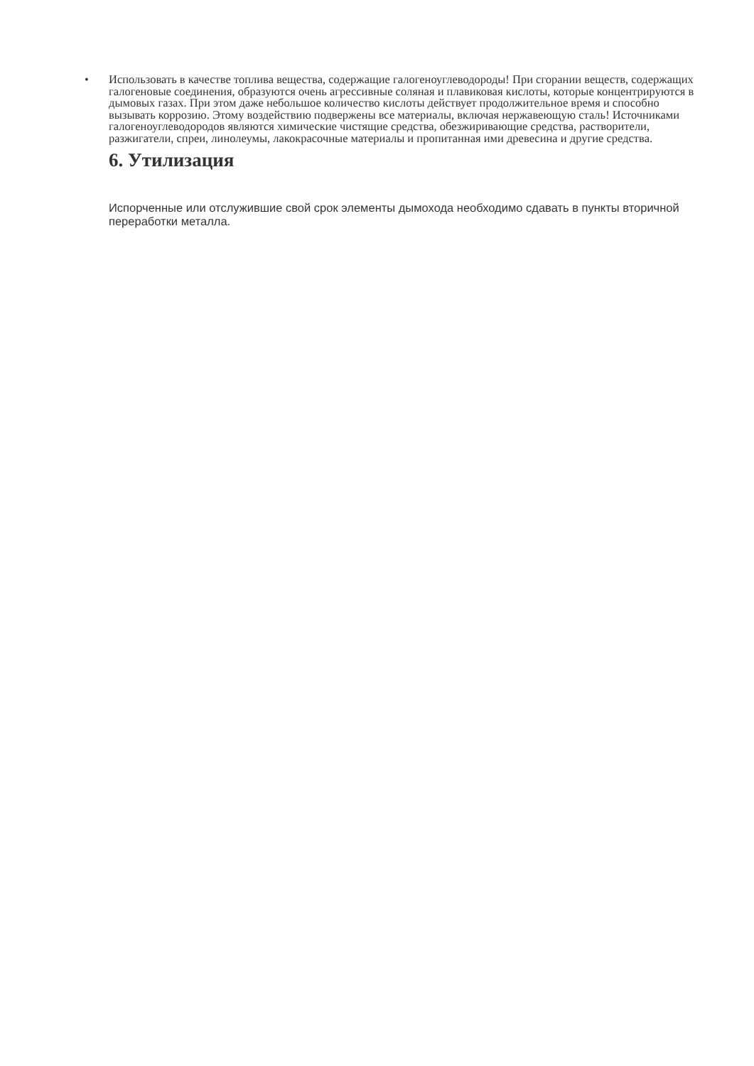• Использовать в качестве топлива вещества, содержащие галогеноуглеводороды! При сгорании веществ, содержащих галогеновые соединения, образуются очень агрессивные соляная и плавиковая кислоты, которые концентрируются в дымовых газах. При этом даже небольшое количество кислоты действует продолжительное время и способно вызывать коррозию. Этому воздействию подвержены все материалы, включая нержавеющую сталь! Источниками галогеноуглеводородов являются химические чистящие средства, обезжиривающие средства, растворители, разжигатели, спреи, линолеумы, лакокрасочные материалы и пропитанная ими древесина и другие средства.
6. Утилизация
Испорченные или отслужившие свой срок элементы дымохода необходимо сдавать в пункты вторичной переработки металла.